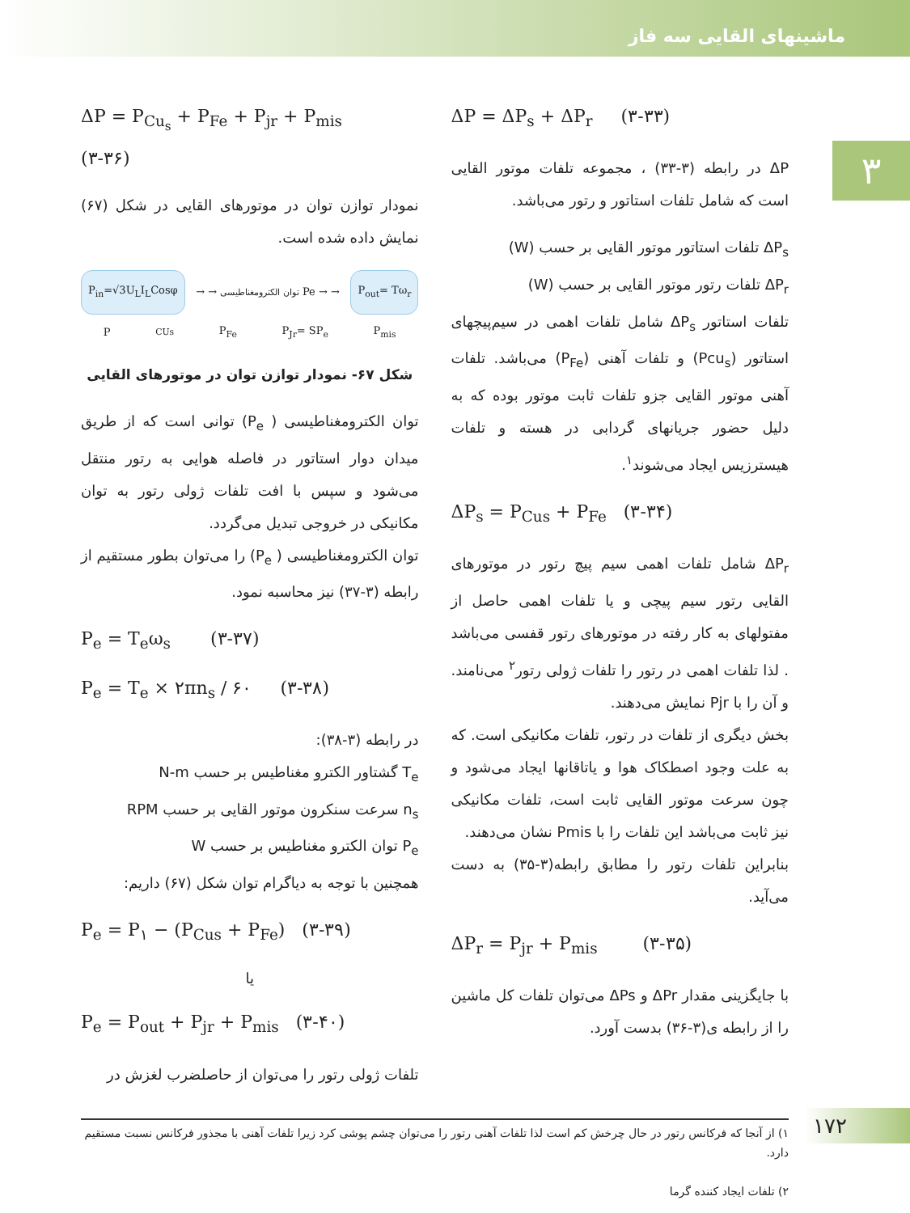ماشینهای القایی سه فاز
۳
ΔP = ΔP<sub>s</sub> + ΔP<sub>r</sub> (۳-۳۳)
ΔP در رابطه (۳-۳۳) ، مجموعه تلفات موتور القایی است که شامل تلفات استاتور و رتور می‌باشد.
ΔP<sub>s</sub> تلفات استاتور موتور القایی بر حسب (W)
ΔP<sub>r</sub> تلفات رتور موتور القایی بر حسب (W)
تلفات استاتور ΔP<sub>s</sub> شامل تلفات اهمی در سیم‌پیچهای استاتور (Pcu<sub>s</sub>) و تلفات آهنی (P<sub>Fe</sub>) می‌باشد. تلفات آهنی موتور القایی جزو تلفات ثابت موتور بوده که به دلیل حضور جریانهای گردابی در هسته و تلفات هیسترزیس ایجاد می‌شوند<sup>۱</sup>.
ΔP<sub>s</sub> = P<sub>Cus</sub> + P<sub>Fe</sub> (۳-۳۴)
ΔP<sub>r</sub> شامل تلفات اهمی سیم پیچ رتور در موتورهای القایی رتور سیم پیچی و یا تلفات اهمی حاصل از مفتولهای به کار رفته در موتورهای رتور قفسی می‌باشد . لذا تلفات اهمی در رتور را تلفات ژولی رتور<sup>۲</sup> می‌نامند. و آن را با Pjr نمایش می‌دهند.
بخش دیگری از تلفات در رتور، تلفات مکانیکی است. که به علت وجود اصطکاک هوا و یاتاقانها ایجاد می‌شود و چون سرعت موتور القایی ثابت است، تلفات مکانیکی نیز ثابت می‌باشد این تلفات را با Pmis نشان می‌دهند.
بنابراین تلفات رتور را مطابق رابطه(۳-۳۵) به دست می‌آید.
ΔP<sub>r</sub> = P<sub>jr</sub> + P<sub>mis</sub> (۳-۳۵)
با جایگزینی مقدار ΔPr و ΔPs می‌توان تلفات کل ماشین را از رابطه ی(۳-۳۶) بدست آورد.
ΔP = P<sub>Cu<sub>s</sub></sub> + P<sub>Fe</sub> + P<sub>jr</sub> + P<sub>mis</sub> (۳-۳۶)
نمودار توازن توان در موتورهای القایی در شکل (۶۷) نمایش داده شده است.
P<sub>in</sub>=√3U<sub>L</sub>I<sub>L</sub>Cosφ → → توان الکترومغناطیسی Pe → → P<sub>out</sub>= Tω<sub>r</sub>
P<sub>CUs</sub> P<sub>Fe</sub> P<sub>Jr</sub>= SP<sub>e</sub> P<sub>mis</sub>
شکل ۶۷- نمودار توازن توان در موتورهای القایی
توان الکترومغناطیسی ( P<sub>e</sub>) توانی است که از طریق میدان دوار استاتور در فاصله هوایی به رتور منتقل می‌شود و سپس با افت تلفات ژولی رتور به توان مکانیکی در خروجی تبدیل می‌گردد.
توان الکترومغناطیسی ( P<sub>e</sub>) را می‌توان بطور مستقیم از رابطه (۳-۳۷) نیز محاسبه نمود.
P<sub>e</sub> = T<sub>e</sub>ω<sub>s</sub> (۳-۳۷)
P<sub>e</sub> = T<sub>e</sub> × ۲πn<sub>s</sub> / ۶۰ (۳-۳۸)
در رابطه (۳-۳۸):
T<sub>e</sub> گشتاور الکترو مغناطیس بر حسب N-m
n<sub>s</sub> سرعت سنکرون موتور القایی بر حسب RPM
P<sub>e</sub> توان الکترو مغناطیس بر حسب W
همچنین با توجه به دیاگرام توان شکل (۶۷) داریم:
P<sub>e</sub> = P<sub>۱</sub> − (P<sub>Cus</sub> + P<sub>Fe</sub>) (۳-۳۹)
یا
P<sub>e</sub> = P<sub>out</sub> + P<sub>jr</sub> + P<sub>mis</sub> (۳-۴۰)
تلفات ژولی رتور را می‌توان از حاصلضرب لغزش در
۱) از آنجا که فرکانس رتور در حال چرخش کم است لذا تلفات آهنی رتور را می‌توان چشم پوشی کرد زیرا تلفات آهنی با مجذور فرکانس نسبت مستقیم دارد.
۲) تلفات ایجاد کننده گرما
۱۷۲